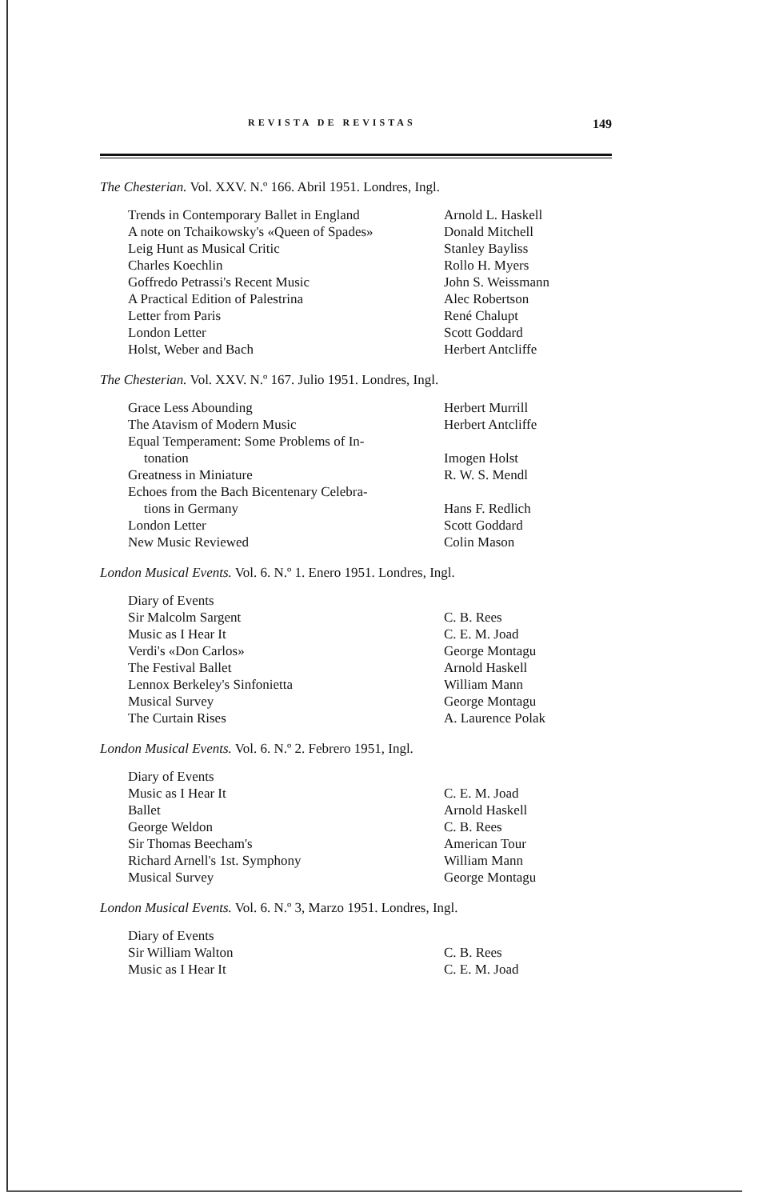REVISTA DE REVISTAS 149
The Chesterian. Vol. XXV. N.º 166. Abril 1951. Londres, Ingl.
| Trends in Contemporary Ballet in England | Arnold L. Haskell |
| A note on Tchaikowsky's «Queen of Spades» | Donald Mitchell |
| Leig Hunt as Musical Critic | Stanley Bayliss |
| Charles Koechlin | Rollo H. Myers |
| Goffredo Petrassi's Recent Music | John S. Weissmann |
| A Practical Edition of Palestrina | Alec Robertson |
| Letter from Paris | René Chalupt |
| London Letter | Scott Goddard |
| Holst, Weber and Bach | Herbert Antcliffe |
The Chesterian. Vol. XXV. N.º 167. Julio 1951. Londres, Ingl.
| Grace Less Abounding | Herbert Murrill |
| The Atavism of Modern Music | Herbert Antcliffe |
| Equal Temperament: Some Problems of In- tonation | Imogen Holst |
| Greatness in Miniature | R. W. S. Mendl |
| Echoes from the Bach Bicentenary Celebra- tions in Germany | Hans F. Redlich |
| London Letter | Scott Goddard |
| New Music Reviewed | Colin Mason |
London Musical Events. Vol. 6. N.º 1. Enero 1951. Londres, Ingl.
| Diary of Events | |
| Sir Malcolm Sargent | C. B. Rees |
| Music as I Hear It | C. E. M. Joad |
| Verdi's «Don Carlos» | George Montagu |
| The Festival Ballet | Arnold Haskell |
| Lennox Berkeley's Sinfonietta | William Mann |
| Musical Survey | George Montagu |
| The Curtain Rises | A. Laurence Polak |
London Musical Events. Vol. 6. N.º 2. Febrero 1951, Ingl.
| Diary of Events | |
| Music as I Hear It | C. E. M. Joad |
| Ballet | Arnold Haskell |
| George Weldon | C. B. Rees |
| Sir Thomas Beecham's | American Tour |
| Richard Arnell's 1st. Symphony | William Mann |
| Musical Survey | George Montagu |
London Musical Events. Vol. 6. N.º 3, Marzo 1951. Londres, Ingl.
| Diary of Events | |
| Sir William Walton | C. B. Rees |
| Music as I Hear It | C. E. M. Joad |